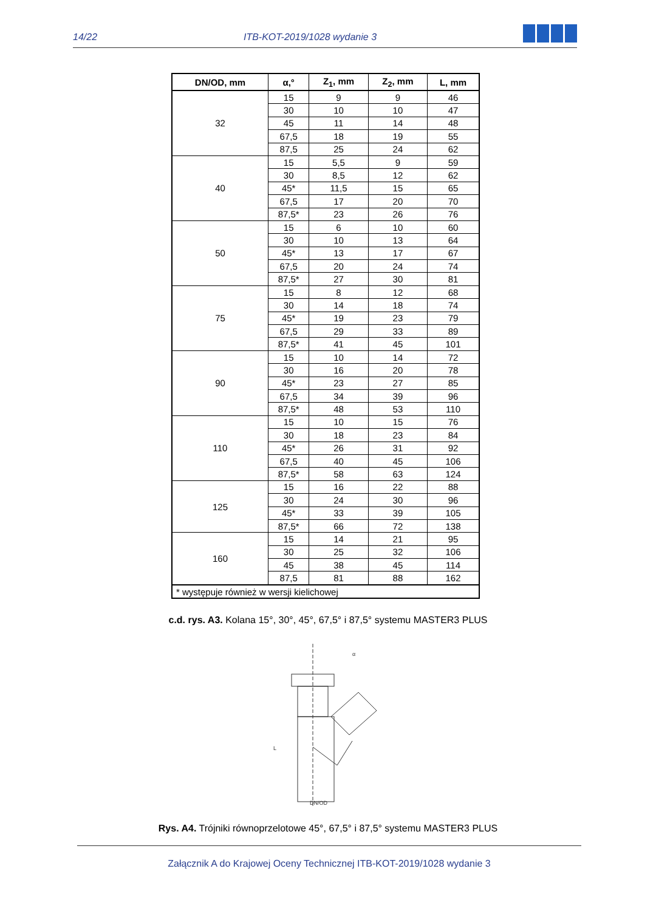14/22 ITB-KOT-2019/1028 wydanie 3
| DN/OD, mm | α,° | Z<sub>1</sub>, mm | Z<sub>2</sub>, mm | L, mm |
| --- | --- | --- | --- | --- |
| 32 | 15 | 9 | 9 | 46 |
| | 30 | 10 | 10 | 47 |
| | 45 | 11 | 14 | 48 |
| | 67,5 | 18 | 19 | 55 |
| | 87,5 | 25 | 24 | 62 |
| 40 | 15 | 5,5 | 9 | 59 |
| | 30 | 8,5 | 12 | 62 |
| | 45* | 11,5 | 15 | 65 |
| | 67,5 | 17 | 20 | 70 |
| | 87,5* | 23 | 26 | 76 |
| 50 | 15 | 6 | 10 | 60 |
| | 30 | 10 | 13 | 64 |
| | 45* | 13 | 17 | 67 |
| | 67,5 | 20 | 24 | 74 |
| | 87,5* | 27 | 30 | 81 |
| 75 | 15 | 8 | 12 | 68 |
| | 30 | 14 | 18 | 74 |
| | 45* | 19 | 23 | 79 |
| | 67,5 | 29 | 33 | 89 |
| | 87,5* | 41 | 45 | 101 |
| 90 | 15 | 10 | 14 | 72 |
| | 30 | 16 | 20 | 78 |
| | 45* | 23 | 27 | 85 |
| | 67,5 | 34 | 39 | 96 |
| | 87,5* | 48 | 53 | 110 |
| 110 | 15 | 10 | 15 | 76 |
| | 30 | 18 | 23 | 84 |
| | 45* | 26 | 31 | 92 |
| | 67,5 | 40 | 45 | 106 |
| | 87,5* | 58 | 63 | 124 |
| 125 | 15 | 16 | 22 | 88 |
| | 30 | 24 | 30 | 96 |
| | 45* | 33 | 39 | 105 |
| | 87,5* | 66 | 72 | 138 |
| 160 | 15 | 14 | 21 | 95 |
| | 30 | 25 | 32 | 106 |
| | 45 | 38 | 45 | 114 |
| | 87,5 | 81 | 88 | 162 |
| * występuje również w wersji kielichowej | | | | |
c.d. rys. A3. Kolana 15°, 30°, 45°, 67,5° i 87,5° systemu MASTER3 PLUS
DN/OD
L
α
Rys. A4. Trójniki równoprzelotowe 45°, 67,5° i 87,5° systemu MASTER3 PLUS
Załącznik A do Krajowej Oceny Technicznej ITB-KOT-2019/1028 wydanie 3